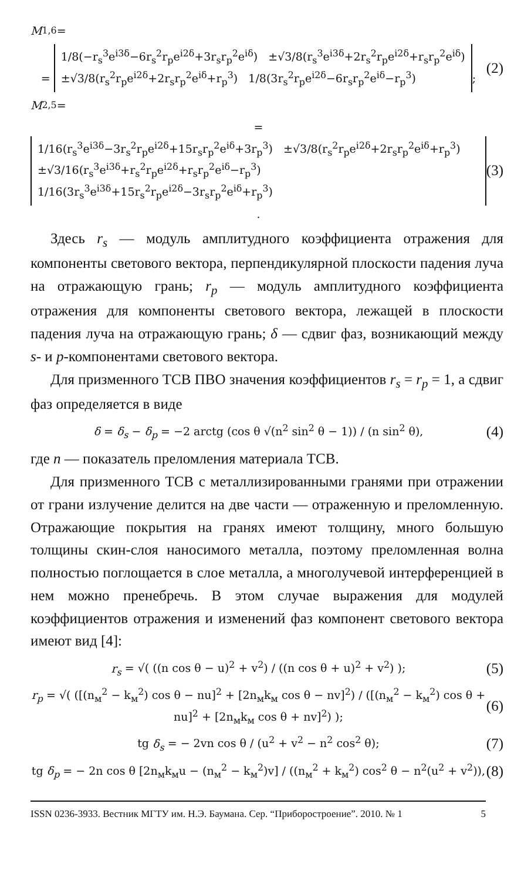M<sub>1,6</sub> =
= 1/8(−r<sub>s</sub><sup>3</sup>e<sup>i3δ</sup>−6r<sub>s</sub><sup>2</sup>r<sub>p</sub>e<sup>i2δ</sup>+3r<sub>s</sub>r<sub>p</sub><sup>2</sup>e<sup>iδ</sup>) ±√3/8(r<sub>s</sub><sup>3</sup>e<sup>i3δ</sup>+2r<sub>s</sub><sup>2</sup>r<sub>p</sub>e<sup>i2δ</sup>+r<sub>s</sub>r<sub>p</sub><sup>2</sup>e<sup>iδ</sup>)
±√3/8(r<sub>s</sub><sup>2</sup>r<sub>p</sub>e<sup>i2δ</sup>+2r<sub>s</sub>r<sub>p</sub><sup>2</sup>e<sup>iδ</sup>+r<sub>p</sub><sup>3</sup>) 1/8(3r<sub>s</sub><sup>2</sup>r<sub>p</sub>e<sup>i2δ</sup>−6r<sub>s</sub>r<sub>p</sub><sup>2</sup>e<sup>iδ</sup>−r<sub>p</sub><sup>3</sup>);
(2)
M<sub>2,5</sub> =
= 1/16(r<sub>s</sub><sup>3</sup>e<sup>i3δ</sup>−3r<sub>s</sub><sup>2</sup>r<sub>p</sub>e<sup>i2δ</sup>+15r<sub>s</sub>r<sub>p</sub><sup>2</sup>e<sup>iδ</sup>+3r<sub>p</sub><sup>3</sup>) ±√3/8(r<sub>s</sub><sup>2</sup>r<sub>p</sub>e<sup>i2δ</sup>+2r<sub>s</sub>r<sub>p</sub><sup>2</sup>e<sup>iδ</sup>+r<sub>p</sub><sup>3</sup>)
±√3/16(r<sub>s</sub><sup>3</sup>e<sup>i3δ</sup>+r<sub>s</sub><sup>2</sup>r<sub>p</sub>e<sup>i2δ</sup>+r<sub>s</sub>r<sub>p</sub><sup>2</sup>e<sup>iδ</sup>−r<sub>p</sub><sup>3</sup>) 1/16(3r<sub>s</sub><sup>3</sup>e<sup>i3δ</sup>+15r<sub>s</sub><sup>2</sup>r<sub>p</sub>e<sup>i2δ</sup>−3r<sub>s</sub>r<sub>p</sub><sup>2</sup>e<sup>iδ</sup>+r<sub>p</sub><sup>3</sup>).
(3)
Здесь r<sub>s</sub> — модуль амплитудного коэффициента отражения для компоненты светового вектора, перпендикулярной плоскости падения луча на отражающую грань; r<sub>p</sub> — модуль амплитудного коэффициента отражения для компоненты светового вектора, лежащей в плоскости падения луча на отражающую грань; δ — сдвиг фаз, возникающий между s- и p-компонентами светового вектора.
Для призменного ТСВ ПВО значения коэффициентов r<sub>s</sub> = r<sub>p</sub> = 1, а сдвиг фаз определяется в виде
δ = δ<sub>s</sub> − δ<sub>p</sub> = −2 arctg (cos θ √(n<sup>2</sup> sin<sup>2</sup> θ − 1)) / (n sin<sup>2</sup> θ),
(4)
где n — показатель преломления материала ТСВ.
Для призменного ТСВ с металлизированными гранями при отражении от грани излучение делится на две части — отраженную и преломленную. Отражающие покрытия на гранях имеют толщину, много большую толщины скин-слоя наносимого металла, поэтому преломленная волна полностью поглощается в слое металла, а многолучевой интерференцией в нем можно пренебречь. В этом случае выражения для модулей коэффициентов отражения и изменений фаз компонент светового вектора имеют вид [4]:
r<sub>s</sub> = √( ((n cos θ − u)<sup>2</sup> + v<sup>2</sup>) / ((n cos θ + u)<sup>2</sup> + v<sup>2</sup>) );
(5)
r<sub>p</sub> = √( ([(n<sub>м</sub><sup>2</sup> − k<sub>м</sub><sup>2</sup>) cos θ − nu]<sup>2</sup> + [2n<sub>м</sub>k<sub>м</sub> cos θ − nv]<sup>2</sup>) / ([(n<sub>м</sub><sup>2</sup> − k<sub>м</sub><sup>2</sup>) cos θ + nu]<sup>2</sup> + [2n<sub>м</sub>k<sub>м</sub> cos θ + nv]<sup>2</sup>) );
(6)
tg δ<sub>s</sub> = − 2vn cos θ / (u<sup>2</sup> + v<sup>2</sup> − n<sup>2</sup> cos<sup>2</sup> θ);
(7)
tg δ<sub>p</sub> = − 2n cos θ [2n<sub>м</sub>k<sub>м</sub>u − (n<sub>м</sub><sup>2</sup> − k<sub>м</sub><sup>2</sup>)v] / ((n<sub>м</sub><sup>2</sup> + k<sub>м</sub><sup>2</sup>) cos<sup>2</sup> θ − n<sup>2</sup>(u<sup>2</sup> + v<sup>2</sup>)),
(8)
ISSN 0236-3933. Вестник МГТУ им. Н.Э. Баумана. Сер. “Приборостроение”. 2010. № 1 5